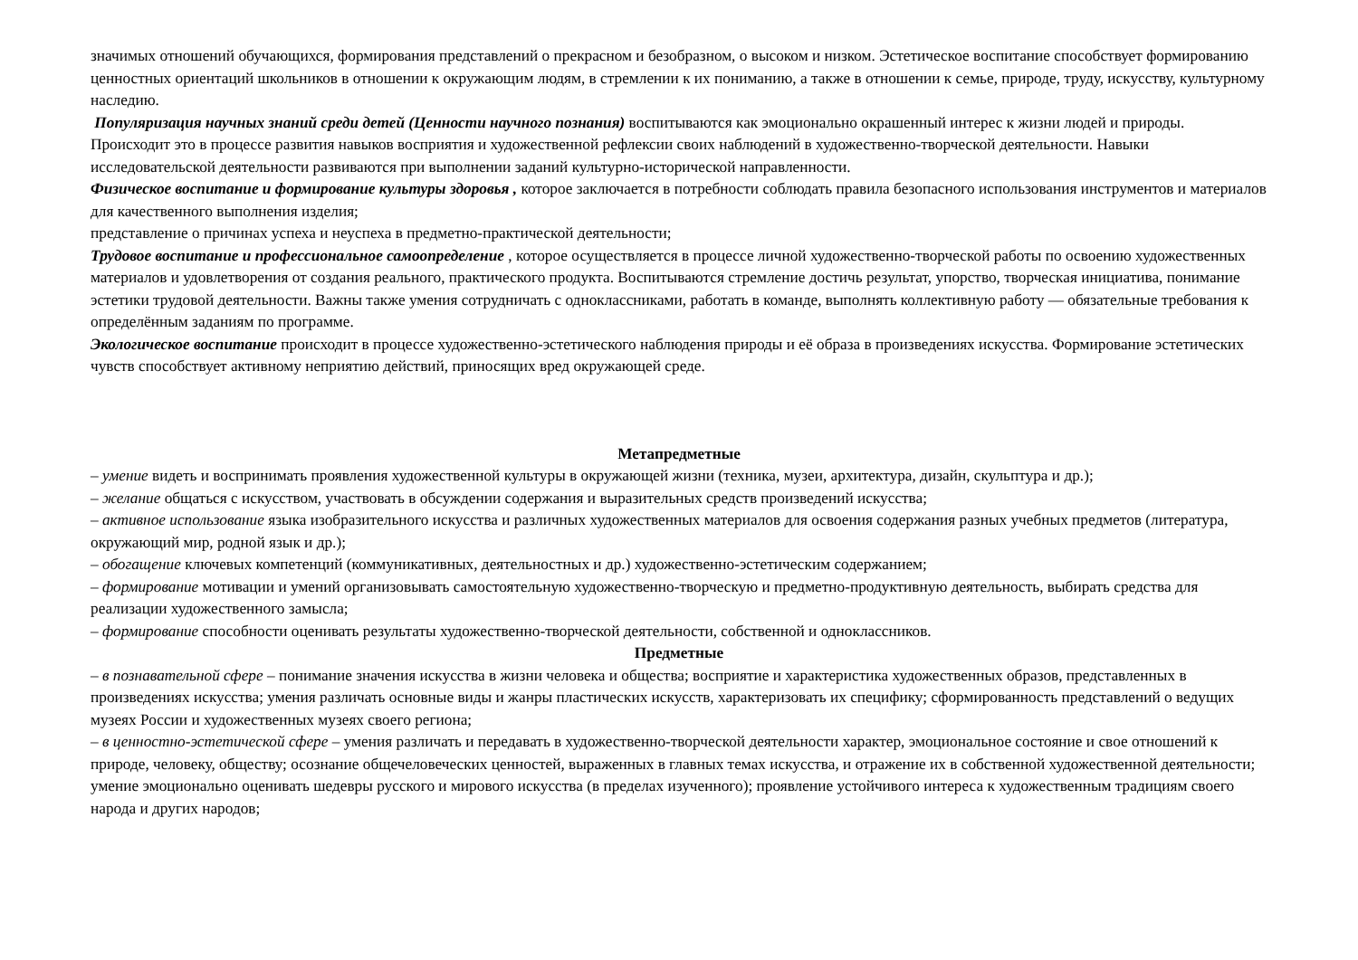значимых отношений обучающихся, формирования представлений о прекрасном и безобразном, о высоком и низком. Эстетическое воспитание способствует формированию ценностных ориентаций школьников в отношении к окружающим людям, в стремлении к их пониманию, а также в отношении к семье, природе, труду, искусству, культурному наследию.
Популяризация научных знаний среди детей (Ценности научного познания) воспитываются как эмоционально окрашенный интерес к жизни людей и природы. Происходит это в процессе развития навыков восприятия и художественной рефлексии своих наблюдений в художественно-творческой деятельности. Навыки исследовательской деятельности развиваются при выполнении заданий культурно-исторической направленности.
Физическое воспитание и формирование культуры здоровья , которое заключается в потребности соблюдать правила безопасного использования инструментов и материалов для качественного выполнения изделия;
представление о причинах успеха и неуспеха в предметно-практической деятельности;
Трудовое воспитание и профессиональное самоопределение , которое осуществляется в процессе личной художественно-творческой работы по освоению художественных
материалов и удовлетворения от создания реального, практического продукта. Воспитываются стремление достичь результат, упорство, творческая инициатива, понимание эстетики трудовой деятельности. Важны также умения сотрудничать с одноклассниками, работать в команде, выполнять коллективную работу — обязательные требования к определённым заданиям по программе.
Экологическое воспитание происходит в процессе художественно-эстетического наблюдения природы и её образа в произведениях искусства. Формирование эстетических чувств способствует активному неприятию действий, приносящих вред окружающей среде.
Метапредметные
– умение видеть и воспринимать проявления художественной культуры в окружающей жизни (техника, музеи, архитектура, дизайн, скульптура и др.);
– желание общаться с искусством, участвовать в обсуждении содержания и выразительных средств произведений искусства;
– активное использование языка изобразительного искусства и различных художественных материалов для освоения содержания разных учебных предметов (литература, окружающий мир, родной язык и др.);
– обогащение ключевых компетенций (коммуникативных, деятельностных и др.) художественно-эстетическим содержанием;
– формирование мотивации и умений организовывать самостоятельную художественно-творческую и предметно-продуктивную деятельность, выбирать средства для реализации художественного замысла;
– формирование способности оценивать результаты художественно-творческой деятельности, собственной и одноклассников.
Предметные
– в познавательной сфере – понимание значения искусства в жизни человека и общества; восприятие и характеристика художественных образов, представленных в произведениях искусства; умения различать основные виды и жанры пластических искусств, характеризовать их специфику; сформированность представлений о ведущих музеях России и художественных музеях своего региона;
– в ценностно-эстетической сфере – умения различать и передавать в художественно-творческой деятельности характер, эмоциональное состояние и свое отношений к природе, человеку, обществу; осознание общечеловеческих ценностей, выраженных в главных темах искусства, и отражение их в собственной художественной деятельности; умение эмоционально оценивать шедевры русского и мирового искусства (в пределах изученного); проявление устойчивого интереса к художественным традициям своего народа и других народов;